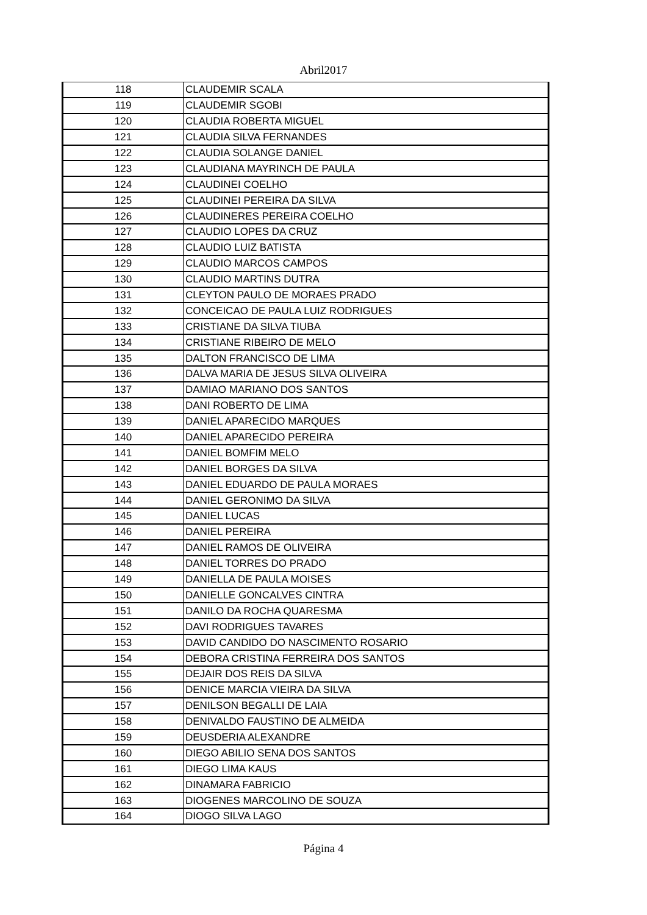Abril2017
| 118 | CLAUDEMIR SCALA |
| 119 | CLAUDEMIR SGOBI |
| 120 | CLAUDIA ROBERTA MIGUEL |
| 121 | CLAUDIA SILVA FERNANDES |
| 122 | CLAUDIA SOLANGE DANIEL |
| 123 | CLAUDIANA MAYRINCH DE PAULA |
| 124 | CLAUDINEI COELHO |
| 125 | CLAUDINEI PEREIRA DA SILVA |
| 126 | CLAUDINERES PEREIRA COELHO |
| 127 | CLAUDIO LOPES DA CRUZ |
| 128 | CLAUDIO LUIZ BATISTA |
| 129 | CLAUDIO MARCOS CAMPOS |
| 130 | CLAUDIO MARTINS DUTRA |
| 131 | CLEYTON PAULO DE MORAES PRADO |
| 132 | CONCEICAO DE PAULA LUIZ RODRIGUES |
| 133 | CRISTIANE DA SILVA TIUBA |
| 134 | CRISTIANE RIBEIRO DE MELO |
| 135 | DALTON FRANCISCO DE LIMA |
| 136 | DALVA MARIA DE JESUS SILVA OLIVEIRA |
| 137 | DAMIAO MARIANO DOS SANTOS |
| 138 | DANI ROBERTO DE LIMA |
| 139 | DANIEL APARECIDO MARQUES |
| 140 | DANIEL APARECIDO PEREIRA |
| 141 | DANIEL BOMFIM MELO |
| 142 | DANIEL BORGES DA SILVA |
| 143 | DANIEL EDUARDO DE PAULA MORAES |
| 144 | DANIEL GERONIMO DA SILVA |
| 145 | DANIEL LUCAS |
| 146 | DANIEL PEREIRA |
| 147 | DANIEL RAMOS DE OLIVEIRA |
| 148 | DANIEL TORRES DO PRADO |
| 149 | DANIELLA DE PAULA MOISES |
| 150 | DANIELLE GONCALVES CINTRA |
| 151 | DANILO DA ROCHA QUARESMA |
| 152 | DAVI RODRIGUES TAVARES |
| 153 | DAVID CANDIDO DO NASCIMENTO ROSARIO |
| 154 | DEBORA CRISTINA FERREIRA DOS SANTOS |
| 155 | DEJAIR DOS REIS DA SILVA |
| 156 | DENICE MARCIA VIEIRA DA SILVA |
| 157 | DENILSON BEGALLI DE LAIA |
| 158 | DENIVALDO FAUSTINO DE ALMEIDA |
| 159 | DEUSDERIA ALEXANDRE |
| 160 | DIEGO ABILIO SENA DOS SANTOS |
| 161 | DIEGO LIMA KAUS |
| 162 | DINAMARA FABRICIO |
| 163 | DIOGENES MARCOLINO DE SOUZA |
| 164 | DIOGO SILVA LAGO |
Página 4